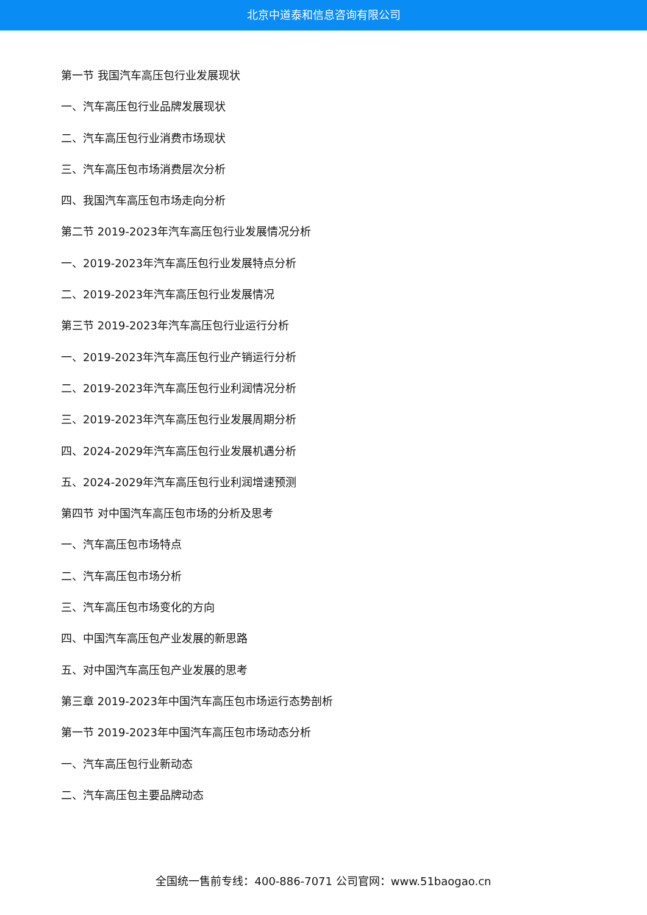北京中道泰和信息咨询有限公司
第一节 我国汽车高压包行业发展现状
一、汽车高压包行业品牌发展现状
二、汽车高压包行业消费市场现状
三、汽车高压包市场消费层次分析
四、我国汽车高压包市场走向分析
第二节 2019-2023年汽车高压包行业发展情况分析
一、2019-2023年汽车高压包行业发展特点分析
二、2019-2023年汽车高压包行业发展情况
第三节 2019-2023年汽车高压包行业运行分析
一、2019-2023年汽车高压包行业产销运行分析
二、2019-2023年汽车高压包行业利润情况分析
三、2019-2023年汽车高压包行业发展周期分析
四、2024-2029年汽车高压包行业发展机遇分析
五、2024-2029年汽车高压包行业利润增速预测
第四节 对中国汽车高压包市场的分析及思考
一、汽车高压包市场特点
二、汽车高压包市场分析
三、汽车高压包市场变化的方向
四、中国汽车高压包产业发展的新思路
五、对中国汽车高压包产业发展的思考
第三章 2019-2023年中国汽车高压包市场运行态势剖析
第一节 2019-2023年中国汽车高压包市场动态分析
一、汽车高压包行业新动态
二、汽车高压包主要品牌动态
全国统一售前专线：400-886-7071 公司官网：www.51baogao.cn